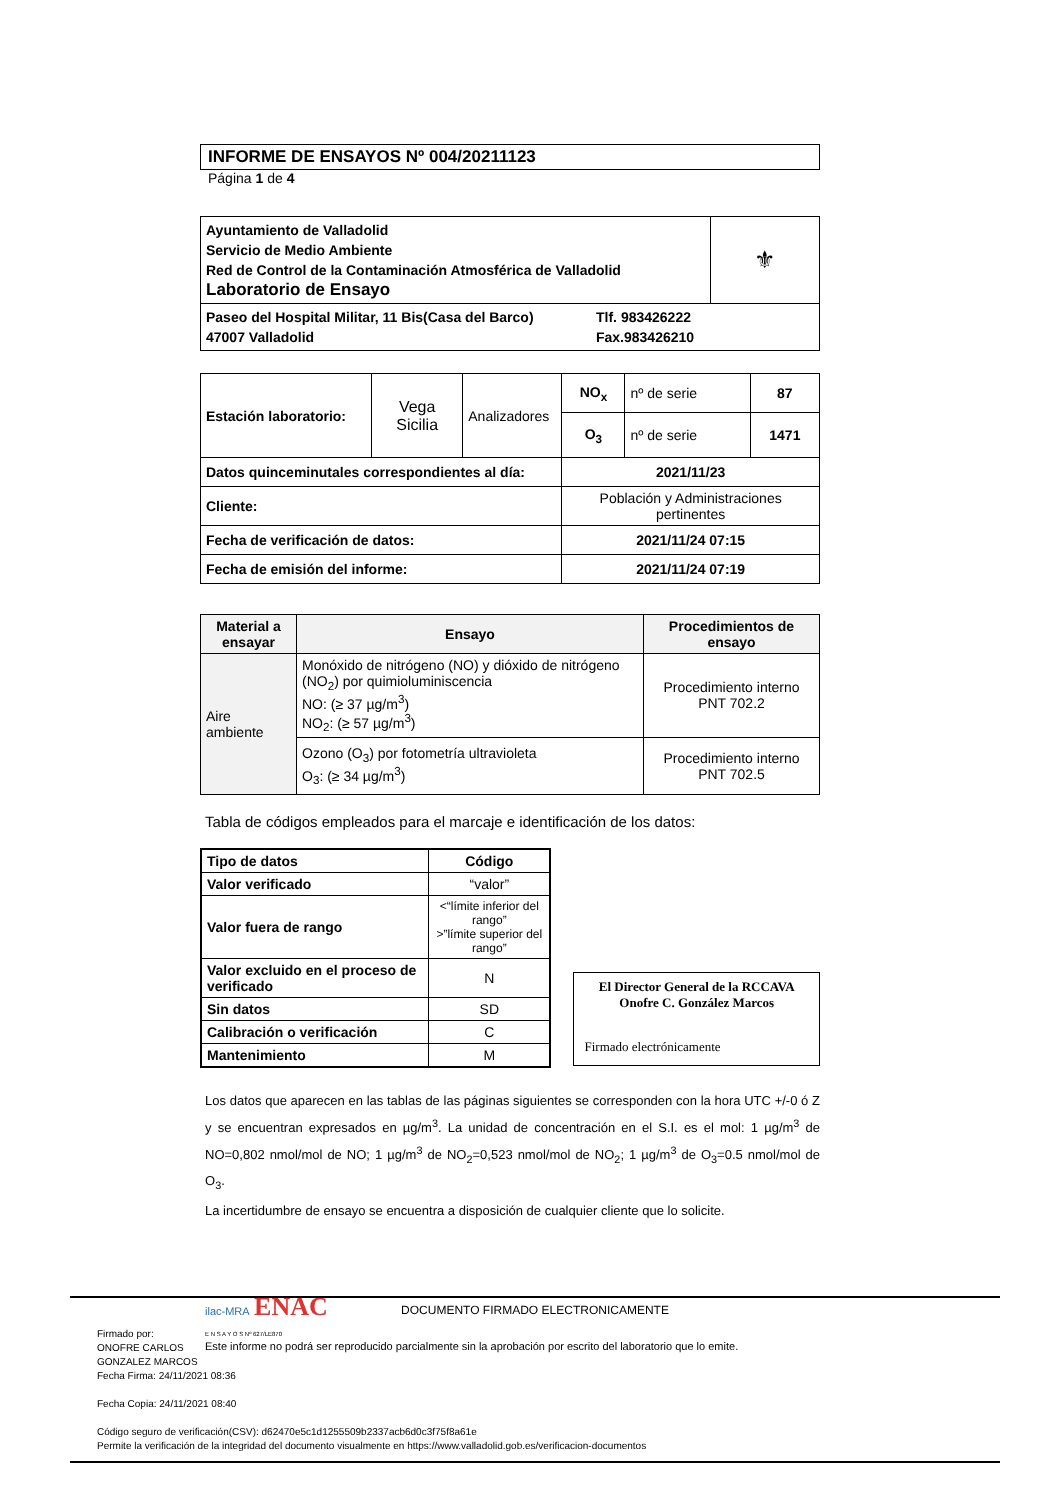INFORME DE ENSAYOS Nº 004/20211123
Página 1 de 4
| Ayuntamiento de Valladolid Servicio de Medio Ambiente Red de Control de la Contaminación Atmosférica de Valladolid Laboratorio de Ensayo | ⚜ |
| Paseo del Hospital Militar, 11 Bis(Casa del Barco) 47007 Valladolid Tlf. 983426222 Fax.983426210 | |
| Estación laboratorio: | Vega Sicilia | Analizadores | NO<sub>x</sub> | nº de serie | 87 |
| | | | O<sub>3</sub> | nº de serie | 1471 |
| Datos quinceminutales correspondientes al día: | | | 2021/11/23 | | |
| Cliente: | | | Población y Administraciones pertinentes | | |
| Fecha de verificación de datos: | | | 2021/11/24 07:15 | | |
| Fecha de emisión del informe: | | | 2021/11/24 07:19 | | |
| Material a ensayar | Ensayo | Procedimientos de ensayo |
| --- | --- | --- |
| Aire ambiente | Monóxido de nitrógeno (NO) y dióxido de nitrógeno (NO<sub>2</sub>) por quimioluminiscencia NO: (≥ 37 µg/m<sup>3</sup>) NO<sub>2</sub>: (≥ 57 µg/m<sup>3</sup>) | Procedimiento interno PNT 702.2 |
| | Ozono (O<sub>3</sub>) por fotometría ultravioleta O<sub>3</sub>: (≥ 34 µg/m<sup>3</sup>) | Procedimiento interno PNT 702.5 |
Tabla de códigos empleados para el marcaje e identificación de los datos:
| Tipo de datos | Código |
| --- | --- |
| Valor verificado | “valor” |
| Valor fuera de rango | <“límite inferior del rango” >”límite superior del rango” |
| Valor excluido en el proceso de verificado | N |
| Sin datos | SD |
| Calibración o verificación | C |
| Mantenimiento | M |
El Director General de la RCCAVA
Onofre C. González Marcos
Firmado electrónicamente
Los datos que aparecen en las tablas de las páginas siguientes se corresponden con la hora UTC +/-0 ó Z y se encuentran expresados en µg/m<sup>3</sup>. La unidad de concentración en el S.I. es el mol: 1 µg/m<sup>3</sup> de NO=0,802 nmol/mol de NO; 1 µg/m<sup>3</sup> de NO<sub>2</sub>=0,523 nmol/mol de NO<sub>2</sub>; 1 µg/m<sup>3</sup> de O<sub>3</sub>=0.5 nmol/mol de O<sub>3</sub>.
La incertidumbre de ensayo se encuentra a disposición de cualquier cliente que lo solicite.
ilac-MRA ENAC
E N S A Y O S Nº 627/LE870
Este informe no podrá ser reproducido parcialmente sin la aprobación por escrito del laboratorio que lo emite.
DOCUMENTO FIRMADO ELECTRONICAMENTE
Firmado por:
ONOFRE CARLOS
GONZALEZ MARCOS
Fecha Firma: 24/11/2021 08:36
Fecha Copia: 24/11/2021 08:40
Código seguro de verificación(CSV): d62470e5c1d1255509b2337acb6d0c3f75f8a61e
Permite la verificación de la integridad del documento visualmente en https://www.valladolid.gob.es/verificacion-documentos